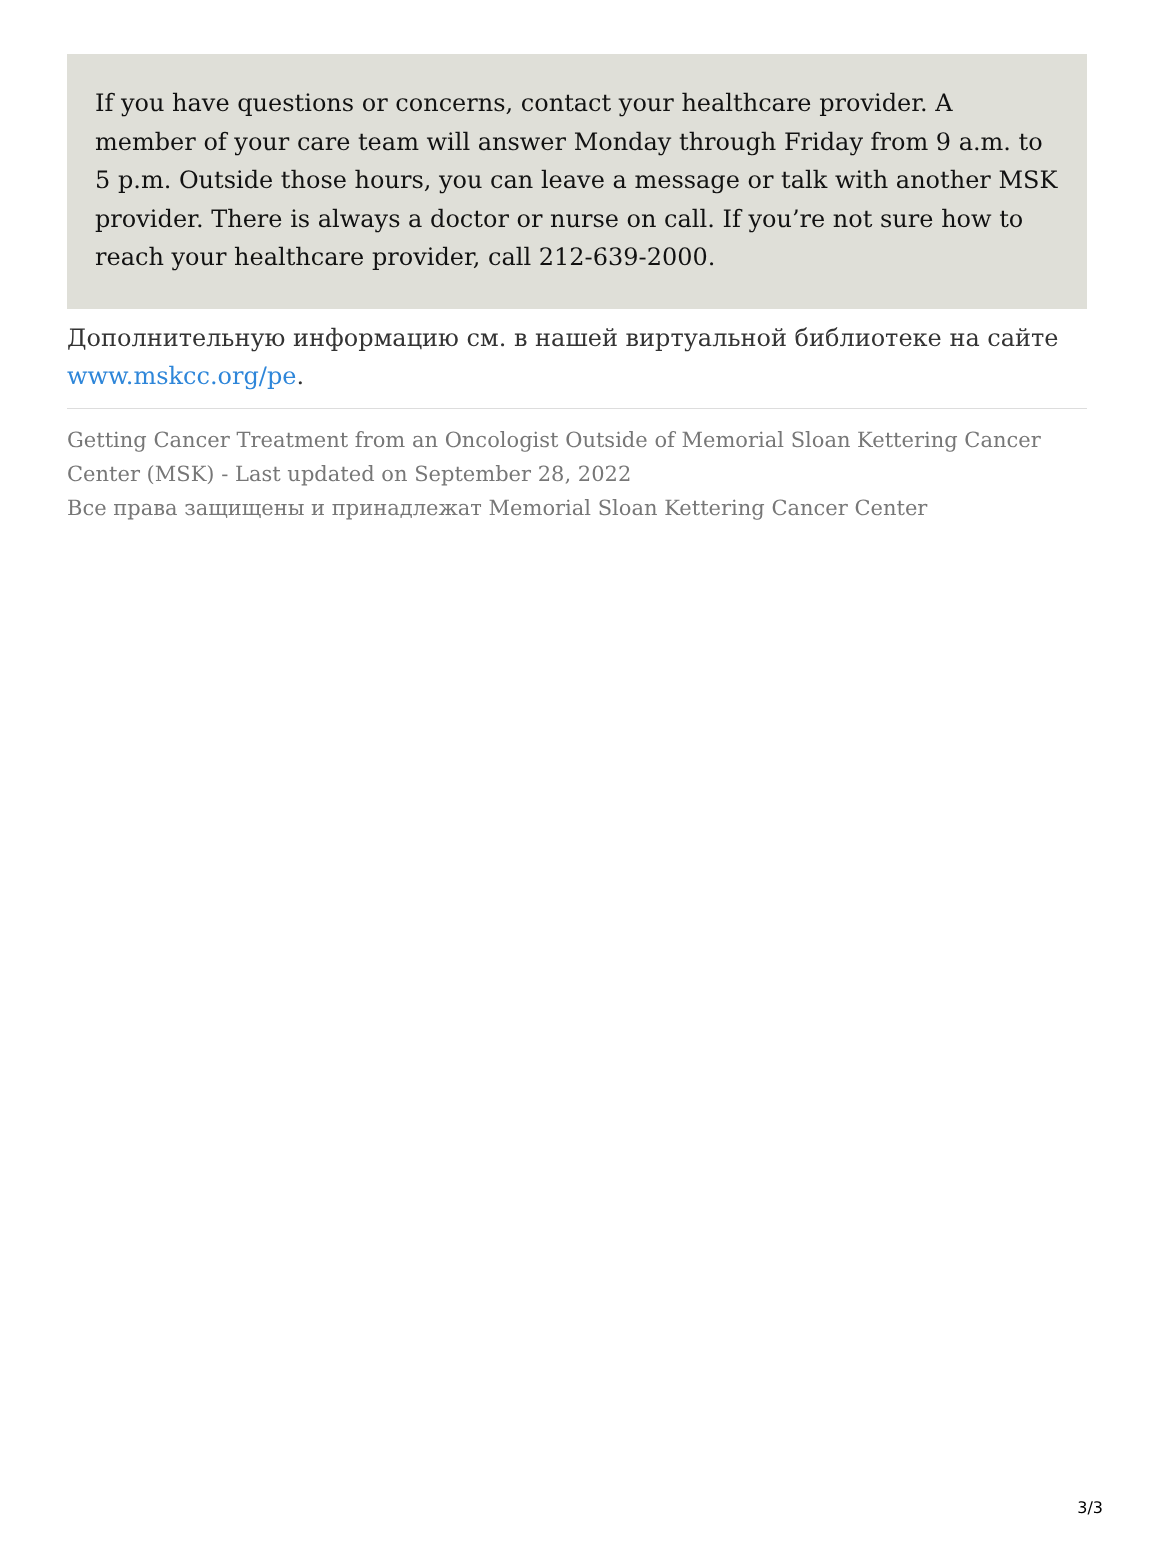If you have questions or concerns, contact your healthcare provider. A member of your care team will answer Monday through Friday from 9 a.m. to 5 p.m. Outside those hours, you can leave a message or talk with another MSK provider. There is always a doctor or nurse on call. If you’re not sure how to reach your healthcare provider, call 212-639-2000.
Дополнительную информацию см. в нашей виртуальной библиотеке на сайте www.mskcc.org/pe.
Getting Cancer Treatment from an Oncologist Outside of Memorial Sloan Kettering Cancer Center (MSK) - Last updated on September 28, 2022
Все права защищены и принадлежат Memorial Sloan Kettering Cancer Center
3/3